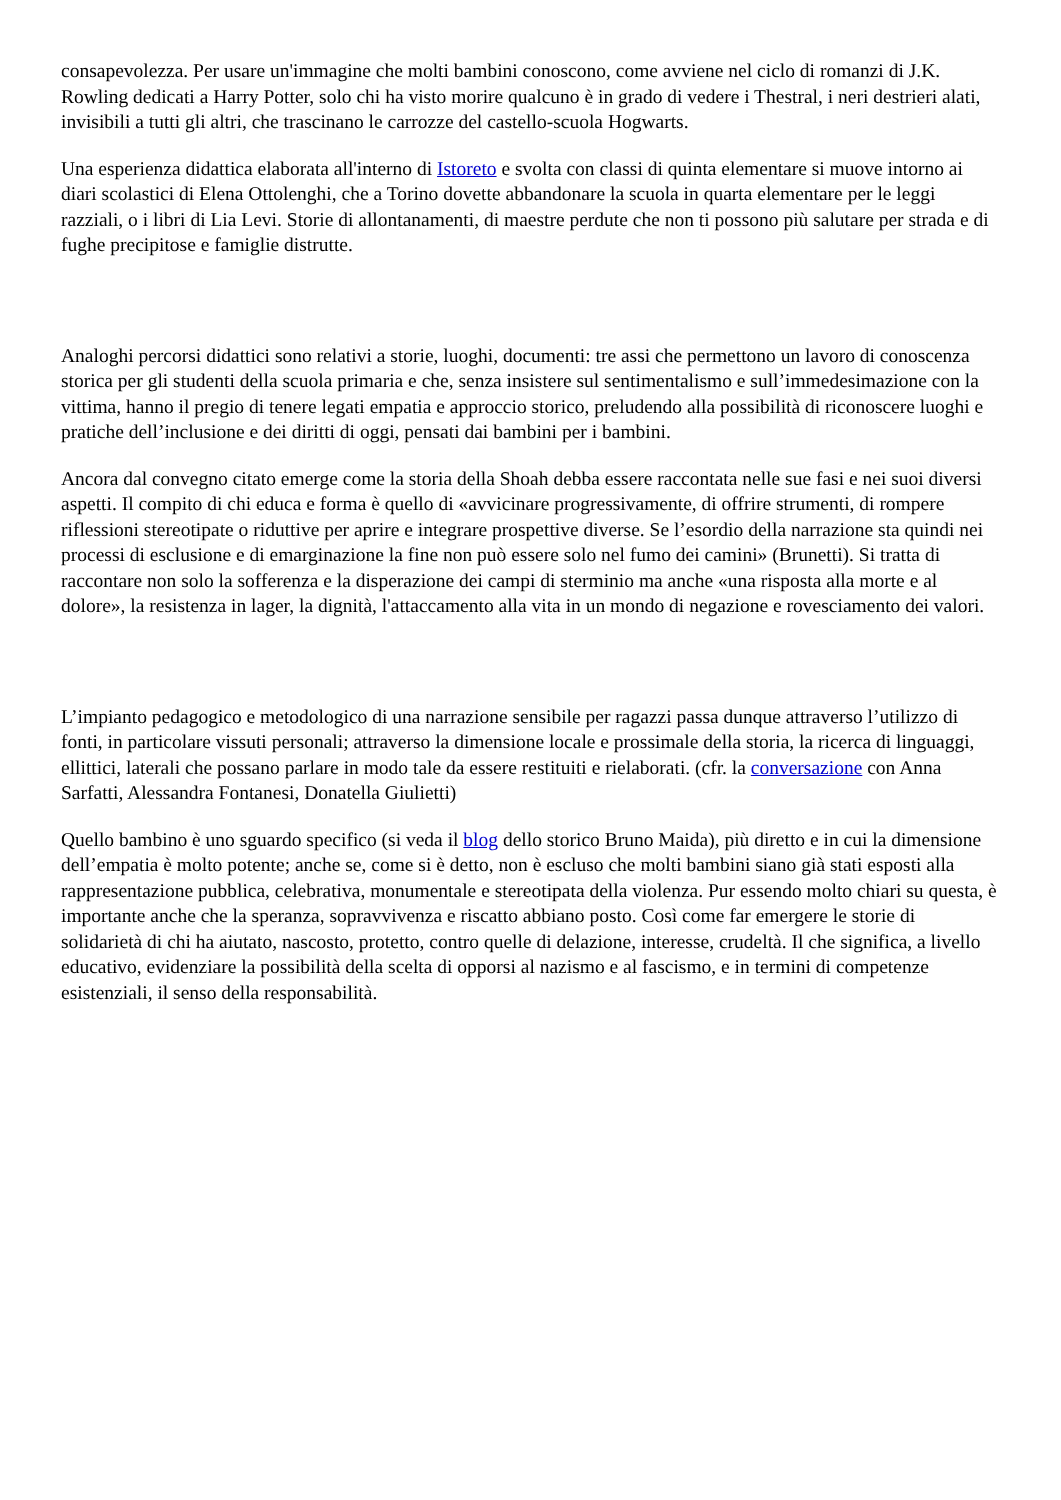consapevolezza. Per usare un'immagine che molti bambini conoscono, come avviene nel ciclo di romanzi di J.K. Rowling dedicati a Harry Potter, solo chi ha visto morire qualcuno è in grado di vedere i Thestral, i neri destrieri alati, invisibili a tutti gli altri, che trascinano le carrozze del castello-scuola Hogwarts.
Una esperienza didattica elaborata all'interno di Istoreto e svolta con classi di quinta elementare si muove intorno ai diari scolastici di Elena Ottolenghi, che a Torino dovette abbandonare la scuola in quarta elementare per le leggi razziali, o i libri di Lia Levi. Storie di allontanamenti, di maestre perdute che non ti possono più salutare per strada e di fughe precipitose e famiglie distrutte.
Analoghi percorsi didattici sono relativi a storie, luoghi, documenti: tre assi che permettono un lavoro di conoscenza storica per gli studenti della scuola primaria e che, senza insistere sul sentimentalismo e sull’immedesimazione con la vittima, hanno il pregio di tenere legati empatia e approccio storico, preludendo alla possibilità di riconoscere luoghi e pratiche dell’inclusione e dei diritti di oggi, pensati dai bambini per i bambini.
Ancora dal convegno citato emerge come la storia della Shoah debba essere raccontata nelle sue fasi e nei suoi diversi aspetti. Il compito di chi educa e forma è quello di «avvicinare progressivamente, di offrire strumenti, di rompere riflessioni stereotipate o riduttive per aprire e integrare prospettive diverse. Se l’esordio della narrazione sta quindi nei processi di esclusione e di emarginazione la fine non può essere solo nel fumo dei camini» (Brunetti). Si tratta di raccontare non solo la sofferenza e la disperazione dei campi di sterminio ma anche «una risposta alla morte e al dolore», la resistenza in lager, la dignità, l'attaccamento alla vita in un mondo di negazione e rovesciamento dei valori.
L’impianto pedagogico e metodologico di una narrazione sensibile per ragazzi passa dunque attraverso l’utilizzo di fonti, in particolare vissuti personali; attraverso la dimensione locale e prossimale della storia, la ricerca di linguaggi, ellittici, laterali che possano parlare in modo tale da essere restituiti e rielaborati. (cfr. la conversazione con Anna Sarfatti, Alessandra Fontanesi, Donatella Giulietti)
Quello bambino è uno sguardo specifico (si veda il blog dello storico Bruno Maida), più diretto e in cui la dimensione dell’empatia è molto potente; anche se, come si è detto, non è escluso che molti bambini siano già stati esposti alla rappresentazione pubblica, celebrativa, monumentale e stereotipata della violenza. Pur essendo molto chiari su questa, è importante anche che la speranza, sopravvivenza e riscatto abbiano posto. Così come far emergere le storie di solidarietà di chi ha aiutato, nascosto, protetto, contro quelle di delazione, interesse, crudeltà. Il che significa, a livello educativo, evidenziare la possibilità della scelta di opporsi al nazismo e al fascismo, e in termini di competenze esistenziali, il senso della responsabilità.